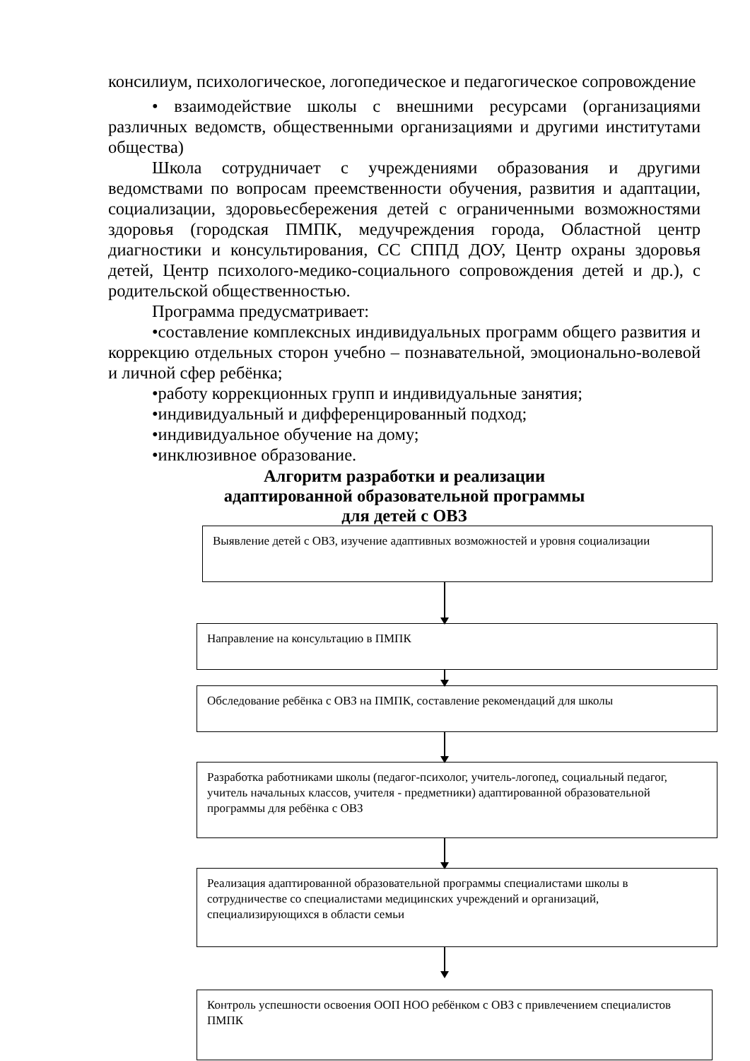консилиум, психологическое, логопедическое и педагогическое сопровождение
• взаимодействие школы с внешними ресурсами (организациями различных ведомств, общественными организациями и другими институтами общества)
Школа сотрудничает с учреждениями образования и другими ведомствами по вопросам преемственности обучения, развития и адаптации, социализации, здоровьесбережения детей с ограниченными возможностями здоровья (городская ПМПК, медучреждения города, Областной центр диагностики и консультирования, СС СППД ДОУ, Центр охраны здоровья детей, Центр психолого-медико-социального сопровождения детей и др.), с родительской общественностью.
Программа предусматривает:
•составление комплексных индивидуальных программ общего развития и коррекцию отдельных сторон учебно – познавательной, эмоционально-волевой и личной сфер ребёнка;
•работу коррекционных групп и индивидуальные занятия;
•индивидуальный и дифференцированный подход;
•индивидуальное обучение на дому;
•инклюзивное образование.
Алгоритм разработки и реализации
адаптированной образовательной программы
для детей с ОВЗ
Выявление детей с ОВЗ, изучение адаптивных возможностей и уровня социализации
Направление на консультацию в ПМПК
Обследование ребёнка с ОВЗ на ПМПК, составление рекомендаций для школы
Разработка работниками школы (педагог-психолог, учитель-логопед, социальный педагог, учитель начальных классов, учителя - предметники) адаптированной образовательной программы для ребёнка с ОВЗ
Реализация адаптированной образовательной программы специалистами школы в сотрудничестве со специалистами медицинских учреждений и организаций, специализирующихся в области семьи
Контроль успешности освоения ООП НОО ребёнком с ОВЗ с привлечением специалистов ПМПК